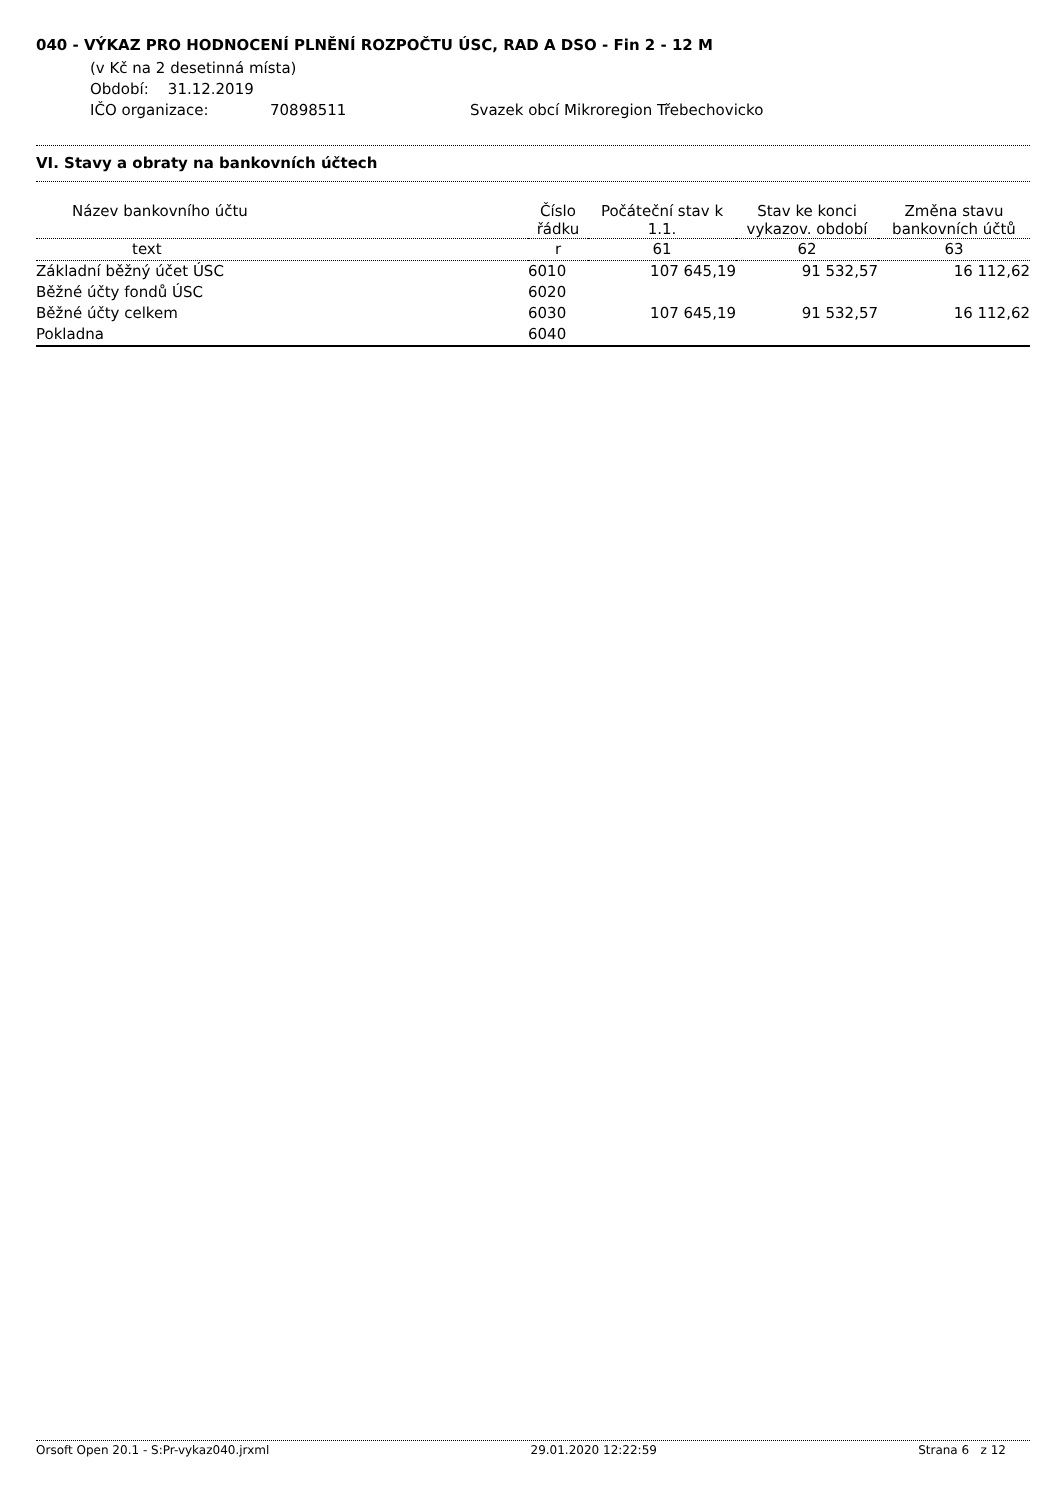040 - VÝKAZ PRO HODNOCENÍ PLNĚNÍ ROZPOČTU ÚSC, RAD A DSO - Fin 2 - 12 M
(v Kč na 2 desetinná místa)
Období: 31.12.2019
IČO organizace: 70898511 Svazek obcí Mikroregion Třebechovicko
VI. Stavy a obraty na bankovních účtech
| Název bankovního účtu | Číslo řádku | Počáteční stav k 1.1. | Stav ke konci vykazov. období | Změna stavu bankovních účtů |
| --- | --- | --- | --- | --- |
| text | r | 61 | 62 | 63 |
| Základní běžný účet ÚSC | 6010 | 107 645,19 | 91 532,57 | 16 112,62 |
| Běžné účty fondů ÚSC | 6020 | | | |
| Běžné účty celkem | 6030 | 107 645,19 | 91 532,57 | 16 112,62 |
| Pokladna | 6040 | | | |
Orsoft Open 20.1 - S:Pr-vykaz040.jrxml 29.01.2020 12:22:59 Strana 6 z 12